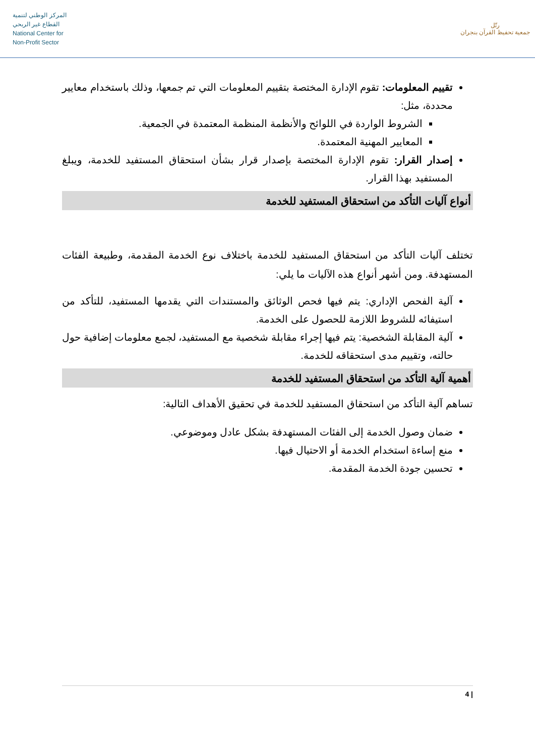المركز الوطني لتنمية
القطاع غير الربحي
National Center for
Non-Profit Sector
رتّل
جمعية تحفيظ القرآن بنجران
تقييم المعلومات: تقوم الإدارة المختصة بتقييم المعلومات التي تم جمعها، وذلك باستخدام معايير محددة، مثل:
الشروط الواردة في اللوائح والأنظمة المنظمة المعتمدة في الجمعية.
المعايير المهنية المعتمدة.
إصدار القرار: تقوم الإدارة المختصة بإصدار قرار بشأن استحقاق المستفيد للخدمة، ويبلغ المستفيد بهذا القرار.
أنواع آليات التأكد من استحقاق المستفيد للخدمة
تختلف آليات التأكد من استحقاق المستفيد للخدمة باختلاف نوع الخدمة المقدمة، وطبيعة الفئات المستهدفة. ومن أشهر أنواع هذه الآليات ما يلي:
آلية الفحص الإداري: يتم فيها فحص الوثائق والمستندات التي يقدمها المستفيد، للتأكد من استيفائه للشروط اللازمة للحصول على الخدمة.
آلية المقابلة الشخصية: يتم فيها إجراء مقابلة شخصية مع المستفيد، لجمع معلومات إضافية حول حالته، وتقييم مدى استحقاقه للخدمة.
أهمية آلية التأكد من استحقاق المستفيد للخدمة
تساهم آلية التأكد من استحقاق المستفيد للخدمة في تحقيق الأهداف التالية:
ضمان وصول الخدمة إلى الفئات المستهدفة بشكل عادل وموضوعي.
منع إساءة استخدام الخدمة أو الاحتيال فيها.
تحسين جودة الخدمة المقدمة.
4 |